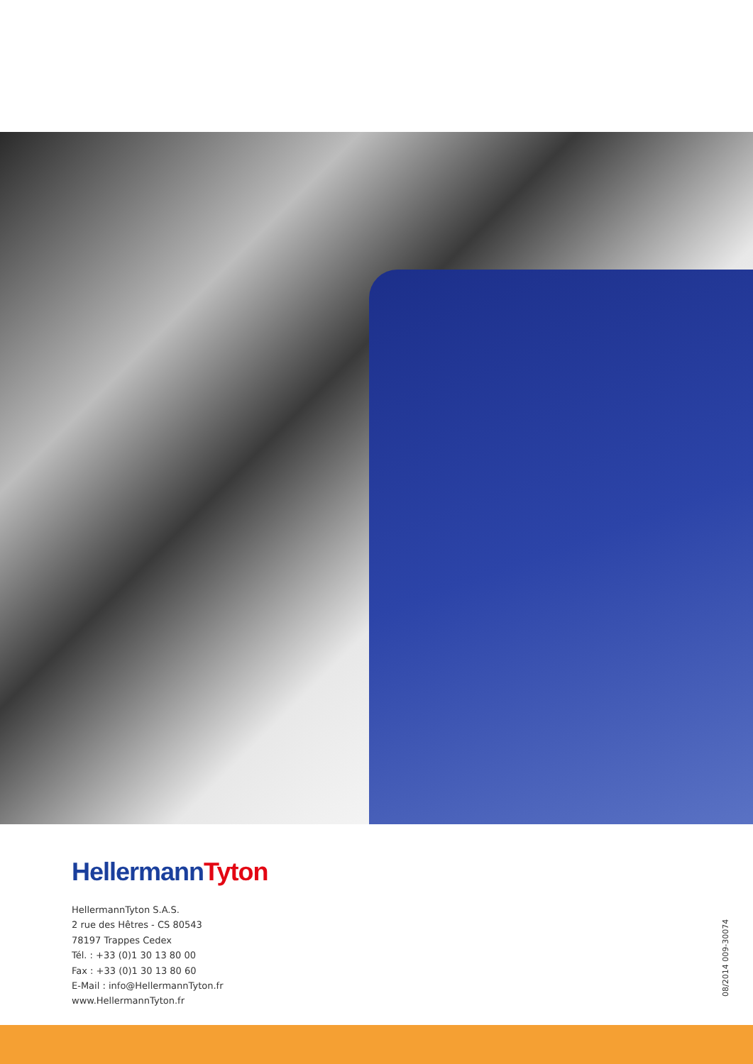Hellermann Tyton
HellermannTyton S.A.S.
2 rue des Hêtres - CS 80543
78197 Trappes Cedex
Tél. : +33 (0)1 30 13 80 00
Fax : +33 (0)1 30 13 80 60
E-Mail : info@HellermannTyton.fr
www.HellermannTyton.fr
08/2014 009-30074